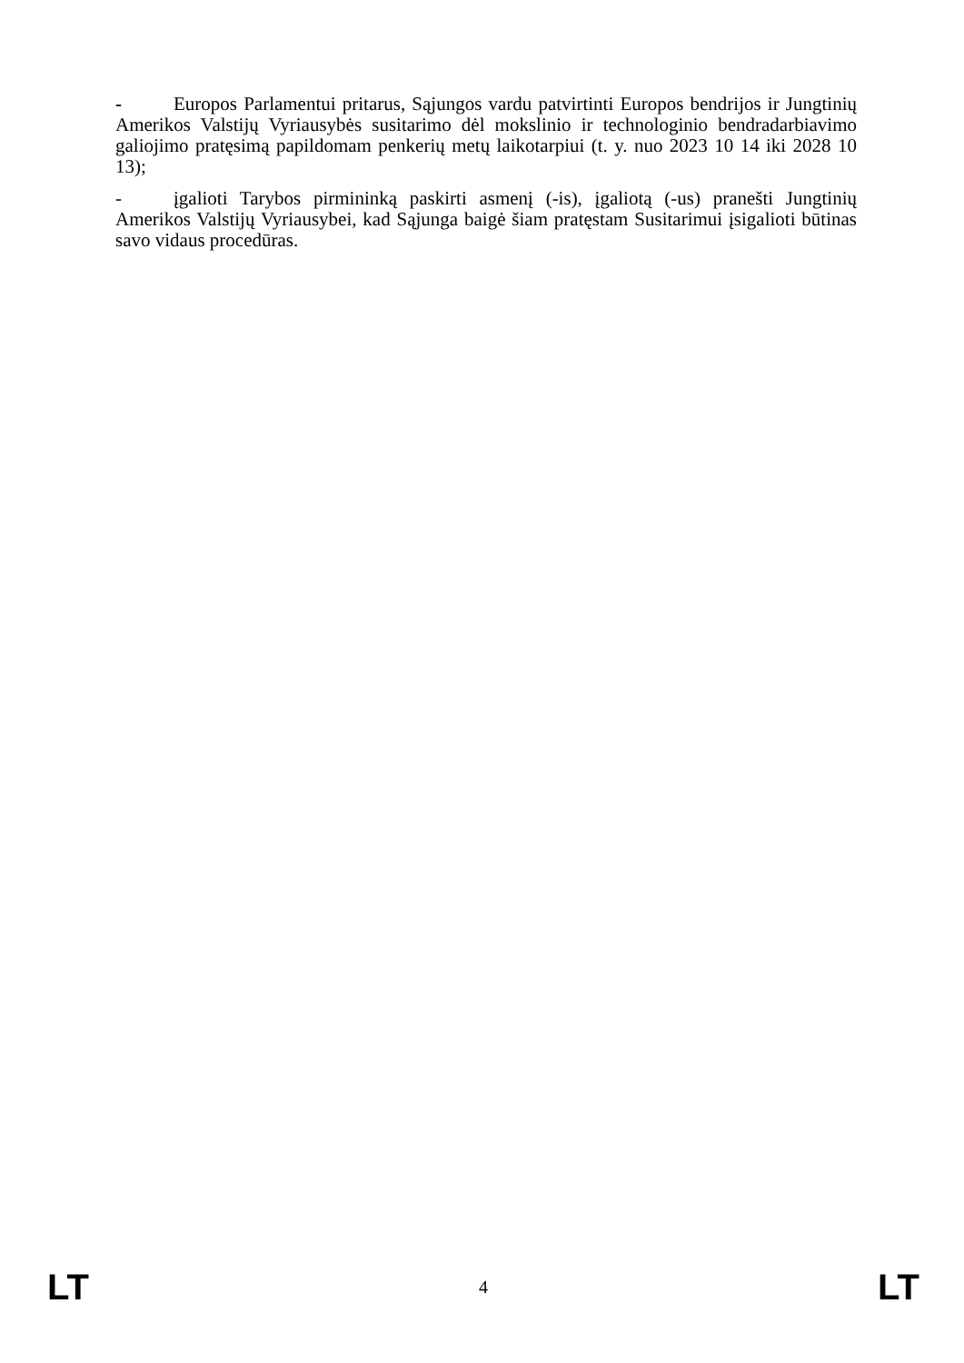- Europos Parlamentui pritarus, Sąjungos vardu patvirtinti Europos bendrijos ir Jungtinių Amerikos Valstijų Vyriausybės susitarimo dėl mokslinio ir technologinio bendradarbiavimo galiojimo pratęsimą papildomam penkerių metų laikotarpiui (t. y. nuo 2023 10 14 iki 2028 10 13);
- įgalioti Tarybos pirmininką paskirti asmenį (-is), įgaliotą (-us) pranešti Jungtinių Amerikos Valstijų Vyriausybei, kad Sąjunga baigė šiam pratęstam Susitarimui įsigalioti būtinas savo vidaus procedūras.
LT 4 LT